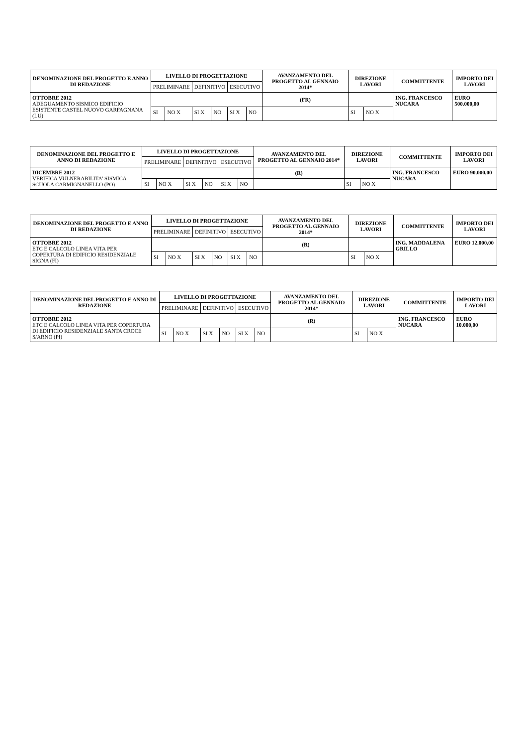| DENOMINAZIONE DEL PROGETTO E ANNO DI REDAZIONE | LIVELLO DI PROGETTAZIONE | | | | | | AVANZAMENTO DEL PROGETTO AL GENNAIO 2014* | DIREZIONE LAVORI | | COMMITTENTE | IMPORTO DEI LAVORI |
| --- | --- | --- | --- | --- | --- | --- | --- | --- | --- | --- | --- |
| | PRELIMINARE | | DEFINITIVO | | ESECUTIVO | | | | | | |
| OTTOBRE 2012 ADEGUAMENTO SISMICO EDIFICIO ESISTENTE CASTEL NUOVO GARFAGNANA (LU) | | | | | | | (FR) | | | ING. FRANCESCO NUCARA | EURO 500.000,00 |
| | SI | NO X | SI X | NO | SI X | NO | | SI | NO X | | |
| DENOMINAZIONE DEL PROGETTO E ANNO DI REDAZIONE | LIVELLO DI PROGETTAZIONE | | | | | | AVANZAMENTO DEL PROGETTO AL GENNAIO 2014* | DIREZIONE LAVORI | | COMMITTENTE | IMPORTO DEI LAVORI |
| --- | --- | --- | --- | --- | --- | --- | --- | --- | --- | --- | --- |
| | PRELIMINARE | | DEFINITIVO | | ESECUTIVO | | | | | | |
| DICEMBRE 2012 VERIFICA VULNERABILITA' SISMICA SCUOLA CARMIGNANELLO (PO) | | | | | | | (R) | | | ING. FRANCESCO NUCARA | EURO 90.000,00 |
| | SI | NO X | SI X | NO | SI X | NO | | SI | NO X | | |
| DENOMINAZIONE DEL PROGETTO E ANNO DI REDAZIONE | LIVELLO DI PROGETTAZIONE | | | | | | AVANZAMENTO DEL PROGETTO AL GENNAIO 2014* | DIREZIONE LAVORI | | COMMITTENTE | IMPORTO DEI LAVORI |
| --- | --- | --- | --- | --- | --- | --- | --- | --- | --- | --- | --- |
| | PRELIMINARE | | DEFINITIVO | | ESECUTIVO | | | | | | |
| OTTOBRE 2012 ETC E CALCOLO LINEA VITA PER COPERTURA DI EDIFICIO RESIDENZIALE SIGNA (FI) | | | | | | | (R) | | | ING. MADDALENA GRILLO | EURO 12.000,00 |
| | SI | NO X | SI X | NO | SI X | NO | | SI | NO X | | |
| DENOMINAZIONE DEL PROGETTO E ANNO DI REDAZIONE | LIVELLO DI PROGETTAZIONE | | | | | | AVANZAMENTO DEL PROGETTO AL GENNAIO 2014* | DIREZIONE LAVORI | | COMMITTENTE | IMPORTO DEI LAVORI |
| --- | --- | --- | --- | --- | --- | --- | --- | --- | --- | --- | --- |
| | PRELIMINARE | | DEFINITIVO | | ESECUTIVO | | | | | | |
| OTTOBRE 2012 ETC E CALCOLO LINEA VITA PER COPERTURA DI EDIFICIO RESIDENZIALE SANTA CROCE S/ARNO (PI) | | | | | | | (R) | | | ING. FRANCESCO NUCARA | EURO 10.000,00 |
| | SI | NO X | SI X | NO | SI X | NO | | SI | NO X | | |